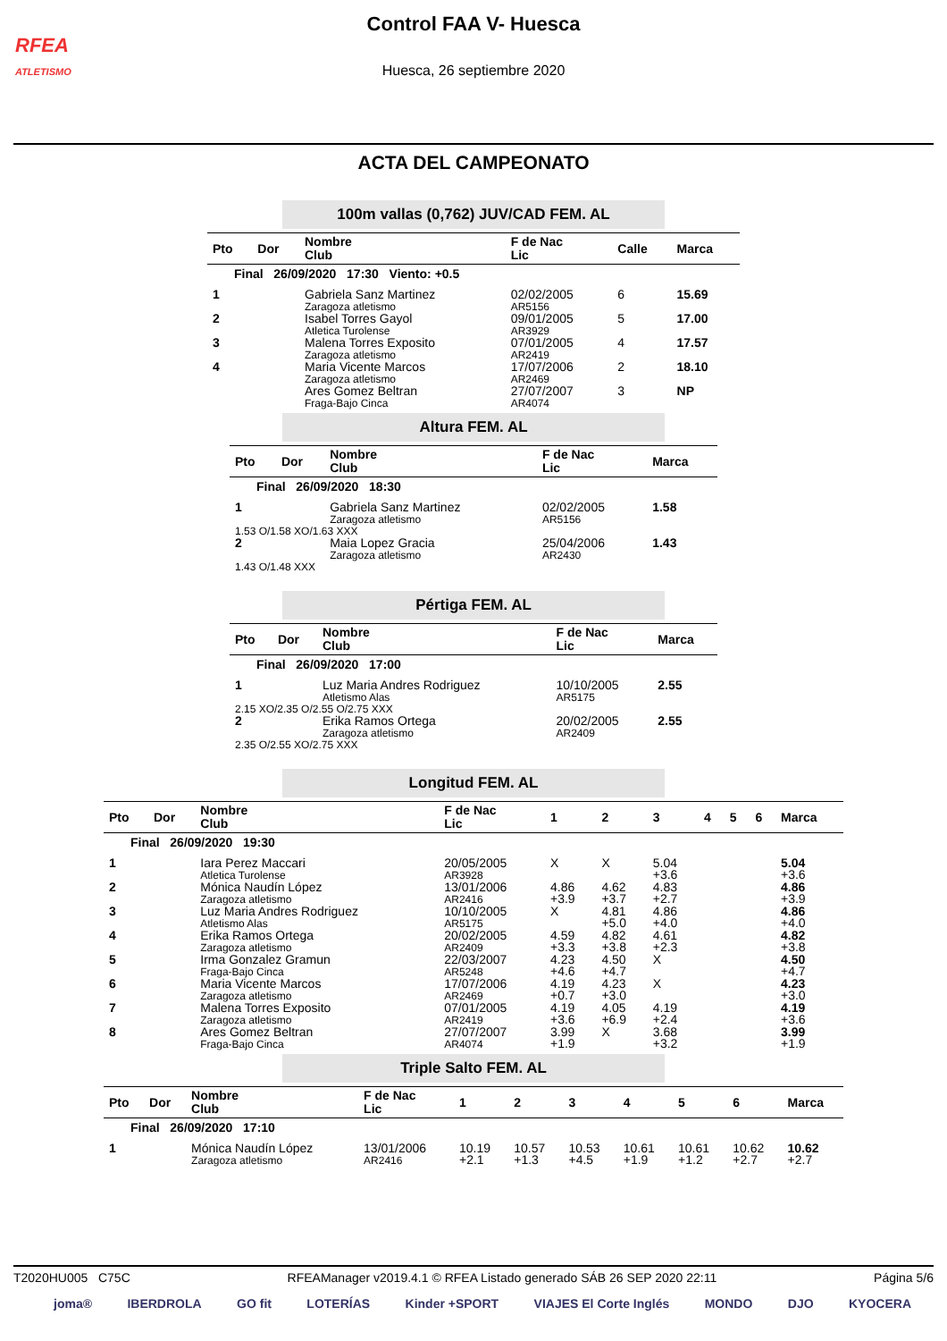RFEA
ATLETISMO
Control FAA V- Huesca
Huesca, 26 septiembre 2020
ACTA DEL CAMPEONATO
100m vallas (0,762) JUV/CAD FEM. AL
| Pto | Dor | Nombre Club | F de Nac Lic | Calle | Marca |
| --- | --- | --- | --- | --- | --- |
| Final 26/09/2020 17:30 Viento: +0.5 | | | | | |
| 1 | | Gabriela Sanz Martinez Zaragoza atletismo | 02/02/2005 AR5156 | 6 | 15.69 |
| 2 | | Isabel Torres Gayol Atletica Turolense | 09/01/2005 AR3929 | 5 | 17.00 |
| 3 | | Malena Torres Exposito Zaragoza atletismo | 07/01/2005 AR2419 | 4 | 17.57 |
| 4 | | Maria Vicente Marcos Zaragoza atletismo | 17/07/2006 AR2469 | 2 | 18.10 |
| | | Ares Gomez Beltran Fraga-Bajo Cinca | 27/07/2007 AR4074 | 3 | NP |
Altura FEM. AL
| Pto | Dor | Nombre Club | F de Nac Lic | Marca |
| --- | --- | --- | --- | --- |
| Final 26/09/2020 18:30 | | | | |
| 1 | | Gabriela Sanz Martinez Zaragoza atletismo | 02/02/2005 AR5156 | 1.58 |
| 1.53 O/1.58 XO/1.63 XXX | | | | |
| 2 | | Maia Lopez Gracia Zaragoza atletismo | 25/04/2006 AR2430 | 1.43 |
| 1.43 O/1.48 XXX | | | | |
Pértiga FEM. AL
| Pto | Dor | Nombre Club | F de Nac Lic | Marca |
| --- | --- | --- | --- | --- |
| Final 26/09/2020 17:00 | | | | |
| 1 | | Luz Maria Andres Rodriguez Atletismo Alas | 10/10/2005 AR5175 | 2.55 |
| 2.15 XO/2.35 O/2.55 O/2.75 XXX | | | | |
| 2 | | Erika Ramos Ortega Zaragoza atletismo | 20/02/2005 AR2409 | 2.55 |
| 2.35 O/2.55 XO/2.75 XXX | | | | |
Longitud FEM. AL
| Pto | Dor | Nombre Club | F de Nac Lic | 1 | 2 | 3 | 4 | 5 | 6 | Marca |
| --- | --- | --- | --- | --- | --- | --- | --- | --- | --- | --- |
| Final 26/09/2020 19:30 | | | | | | | | | | |
| 1 | | Iara Perez Maccari Atletica Turolense | 20/05/2005 AR3928 | X | X | 5.04 +3.6 | | | | 5.04 +3.6 |
| 2 | | Mónica Naudín López Zaragoza atletismo | 13/01/2006 AR2416 | 4.86 +3.9 | 4.62 +3.7 | 4.83 +2.7 | | | | 4.86 +3.9 |
| 3 | | Luz Maria Andres Rodriguez Atletismo Alas | 10/10/2005 AR5175 | X | 4.81 +5.0 | 4.86 +4.0 | | | | 4.86 +4.0 |
| 4 | | Erika Ramos Ortega Zaragoza atletismo | 20/02/2005 AR2409 | 4.59 +3.3 | 4.82 +3.8 | 4.61 +2.3 | | | | 4.82 +3.8 |
| 5 | | Irma Gonzalez Gramun Fraga-Bajo Cinca | 22/03/2007 AR5248 | 4.23 +4.6 | 4.50 +4.7 | X | | | | 4.50 +4.7 |
| 6 | | Maria Vicente Marcos Zaragoza atletismo | 17/07/2006 AR2469 | 4.19 +0.7 | 4.23 +3.0 | X | | | | 4.23 +3.0 |
| 7 | | Malena Torres Exposito Zaragoza atletismo | 07/01/2005 AR2419 | 4.19 +3.6 | 4.05 +6.9 | 4.19 +2.4 | | | | 4.19 +3.6 |
| 8 | | Ares Gomez Beltran Fraga-Bajo Cinca | 27/07/2007 AR4074 | 3.99 +1.9 | X | 3.68 +3.2 | | | | 3.99 +1.9 |
Triple Salto FEM. AL
| Pto | Dor | Nombre Club | F de Nac Lic | 1 | 2 | 3 | 4 | 5 | 6 | Marca |
| --- | --- | --- | --- | --- | --- | --- | --- | --- | --- | --- |
| Final 26/09/2020 17:10 | | | | | | | | | | |
| 1 | | Mónica Naudín López Zaragoza atletismo | 13/01/2006 AR2416 | 10.19 +2.1 | 10.57 +1.3 | 10.53 +4.5 | 10.61 +1.9 | 10.61 +1.2 | 10.62 +2.7 | 10.62 +2.7 |
T2020HU005 C75C RFEAManager v2019.4.1 © RFEA Listado generado SÁB 26 SEP 2020 22:11 Página 5/6
joma® IBERDROLA GO fit LOTERÍAS Kinder +SPORT VIAJES El Corte Inglés MONDO DJO KYOCERA